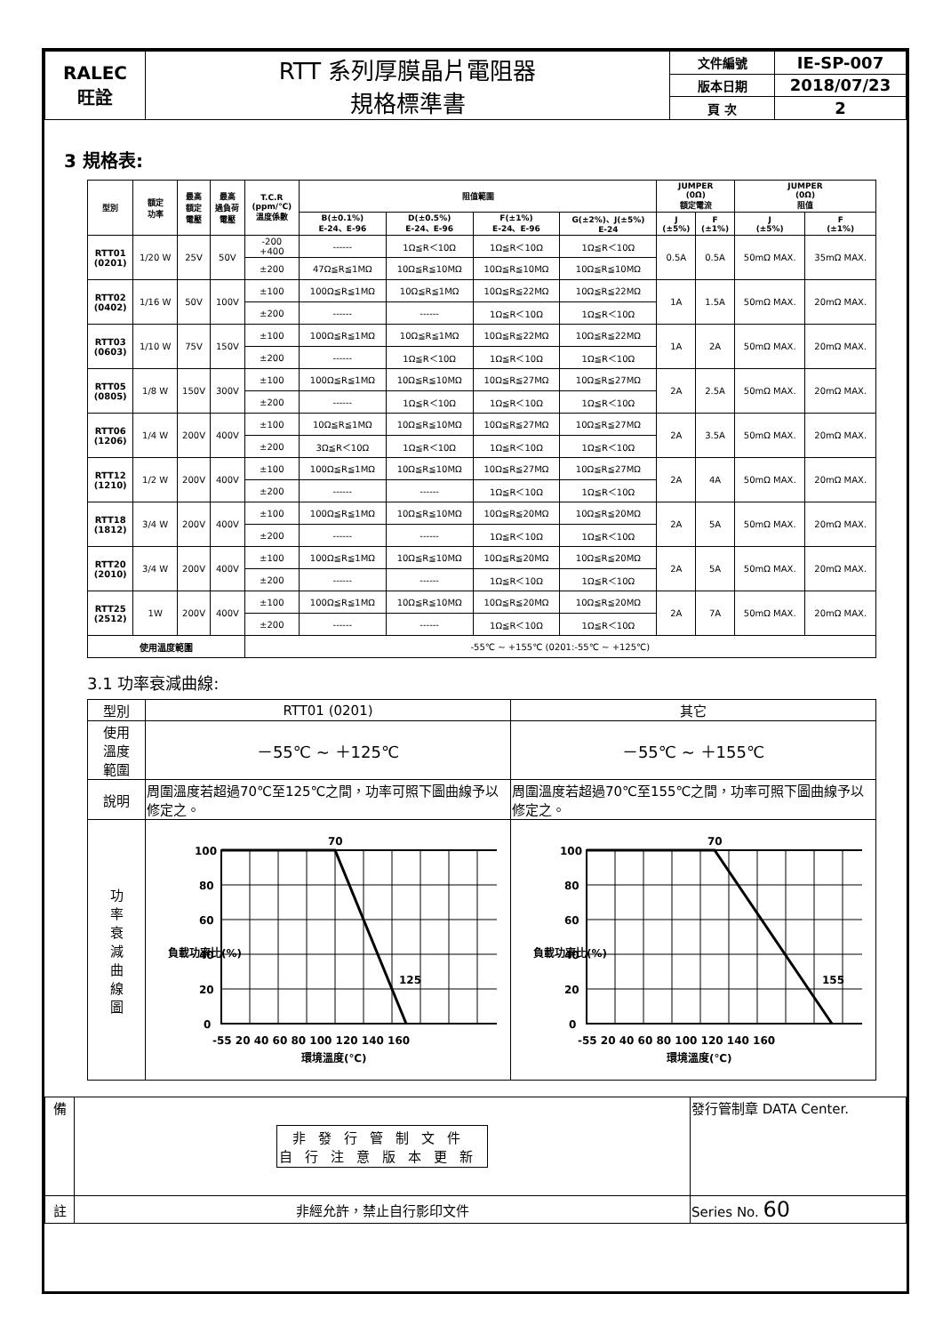| RALEC 旺詮 | RTT 系列厚膜晶片電阻器 規格標準書 | 文件編號 | IE-SP-007 |
| | | 版本日期 | 2018/07/23 |
| | | 頁 次 | 2 |
3 規格表:
| 型別 | 額定 功率 | 最高 額定 電壓 | 最高 過負荷 電壓 | T.C.R (ppm/℃) 溫度係數 | 阻值範圍 | | | | JUMPER (0Ω) 額定電流 | | JUMPER (0Ω) 阻值 | |
| --- | --- | --- | --- | --- | --- | --- | --- | --- | --- | --- | --- | --- |
| | | | | | B(±0.1%) E-24、E-96 | D(±0.5%) E-24、E-96 | F(±1%) E-24、E-96 | G(±2%)、J(±5%) E-24 | J (±5%) | F (±1%) | J (±5%) | F (±1%) |
| RTT01 (0201) | 1/20 W | 25V | 50V | -200 +400 | ------ | 1Ω≦R＜10Ω | 1Ω≦R＜10Ω | 1Ω≦R＜10Ω | 0.5A | 0.5A | 50mΩ MAX. | 35mΩ MAX. |
| | | | | ±200 | 47Ω≦R≦1MΩ | 10Ω≦R≦10MΩ | 10Ω≦R≦10MΩ | 10Ω≦R≦10MΩ | | | | |
| RTT02 (0402) | 1/16 W | 50V | 100V | ±100 | 100Ω≦R≦1MΩ | 10Ω≦R≦1MΩ | 10Ω≦R≦22MΩ | 10Ω≦R≦22MΩ | 1A | 1.5A | 50mΩ MAX. | 20mΩ MAX. |
| | | | | ±200 | ------ | ------ | 1Ω≦R＜10Ω | 1Ω≦R＜10Ω | | | | |
| RTT03 (0603) | 1/10 W | 75V | 150V | ±100 | 100Ω≦R≦1MΩ | 10Ω≦R≦1MΩ | 10Ω≦R≦22MΩ | 10Ω≦R≦22MΩ | 1A | 2A | 50mΩ MAX. | 20mΩ MAX. |
| | | | | ±200 | ------ | 1Ω≦R＜10Ω | 1Ω≦R＜10Ω | 1Ω≦R＜10Ω | | | | |
| RTT05 (0805) | 1/8 W | 150V | 300V | ±100 | 100Ω≦R≦1MΩ | 10Ω≦R≦10MΩ | 10Ω≦R≦27MΩ | 10Ω≦R≦27MΩ | 2A | 2.5A | 50mΩ MAX. | 20mΩ MAX. |
| | | | | ±200 | ------ | 1Ω≦R＜10Ω | 1Ω≦R＜10Ω | 1Ω≦R＜10Ω | | | | |
| RTT06 (1206) | 1/4 W | 200V | 400V | ±100 | 10Ω≦R≦1MΩ | 10Ω≦R≦10MΩ | 10Ω≦R≦27MΩ | 10Ω≦R≦27MΩ | 2A | 3.5A | 50mΩ MAX. | 20mΩ MAX. |
| | | | | ±200 | 3Ω≦R＜10Ω | 1Ω≦R＜10Ω | 1Ω≦R＜10Ω | 1Ω≦R＜10Ω | | | | |
| RTT12 (1210) | 1/2 W | 200V | 400V | ±100 | 100Ω≦R≦1MΩ | 10Ω≦R≦10MΩ | 10Ω≦R≦27MΩ | 10Ω≦R≦27MΩ | 2A | 4A | 50mΩ MAX. | 20mΩ MAX. |
| | | | | ±200 | ------ | ------ | 1Ω≦R＜10Ω | 1Ω≦R＜10Ω | | | | |
| RTT18 (1812) | 3/4 W | 200V | 400V | ±100 | 100Ω≦R≦1MΩ | 10Ω≦R≦10MΩ | 10Ω≦R≦20MΩ | 10Ω≦R≦20MΩ | 2A | 5A | 50mΩ MAX. | 20mΩ MAX. |
| | | | | ±200 | ------ | ------ | 1Ω≦R＜10Ω | 1Ω≦R＜10Ω | | | | |
| RTT20 (2010) | 3/4 W | 200V | 400V | ±100 | 100Ω≦R≦1MΩ | 10Ω≦R≦10MΩ | 10Ω≦R≦20MΩ | 10Ω≦R≦20MΩ | 2A | 5A | 50mΩ MAX. | 20mΩ MAX. |
| | | | | ±200 | ------ | ------ | 1Ω≦R＜10Ω | 1Ω≦R＜10Ω | | | | |
| RTT25 (2512) | 1W | 200V | 400V | ±100 | 100Ω≦R≦1MΩ | 10Ω≦R≦10MΩ | 10Ω≦R≦20MΩ | 10Ω≦R≦20MΩ | 2A | 7A | 50mΩ MAX. | 20mΩ MAX. |
| | | | | ±200 | ------ | ------ | 1Ω≦R＜10Ω | 1Ω≦R＜10Ω | | | | |
| 使用溫度範圍 | | | | -55℃ ~ +155℃ (0201:-55℃ ~ +125℃) | | | | | | | | |
3.1 功率衰減曲線:
| 型別 | RTT01 (0201) | 其它 |
| 使用 溫度 範圍 | －55℃ ~ ＋125℃ | －55℃ ~ ＋155℃ |
| 說明 | 周圍溫度若超過70℃至125℃之間，功率可照下圖曲線予以修定之。 | 周圍溫度若超過70℃至155℃之間，功率可照下圖曲線予以修定之。 |
| 功 率 衰 減 曲 線 圖 | 100 80 60 40 20 0 70 125 -55 20 40 60 80 100 120 140 160 環境溫度(℃) 負載功率比(%) | 100 80 60 40 20 0 70 155 -55 20 40 60 80 100 120 140 160 環境溫度(℃) 負載功率比(%) |
| 備 | 非發行管制文件 自行注意版本更新 | 發行管制章 DATA Center. |
| 註 | 非經允許，禁止自行影印文件 | Series No. 60 |